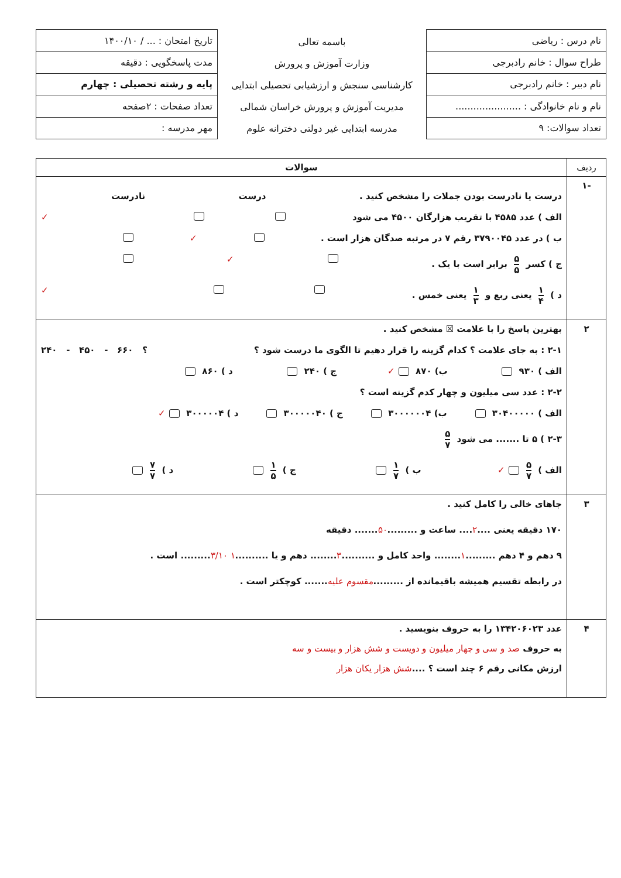| نام درس : ریاضی | باسمه تعالی وزارت آموزش و پرورش کارشناسی سنجش و ارزشیابی تحصیلی ابتدایی مدیریت آموزش و پرورش خراسان شمالی مدرسه ابتدایی غیر دولتی دخترانه علوم | تاریخ امتحان : ... / ۱۴۰۰/۱۰ |
| طراح سوال : خانم رادبرجی | | مدت پاسخگویی : دقیقه |
| نام دبیر : خانم رادبرجی | | پایه و رشته تحصیلی : چهارم |
| نام و نام خانوادگی : ...................... | | تعداد صفحات : ۲صفحه |
| تعداد سوالات: ۹ | | مهر مدرسه : |
| ردیف | سوالات |
| --- | --- |
| -۱ | درست یا نادرست بودن جملات را مشخص کنید . درست نادرست الف ) عدد ۴۵۸۵ با تقریب هزارگان ۴۵۰۰ می شود ✓ ب ) در عدد ۳۷۹۰۰۴۵ رقم ۷ در مرتبه صدگان هزار است . ✓ ج ) کسر ۵ ۵ برابر است با یک . ✓ د ) ۱ ۴ یعنی ربع و ۱ ۳ یعنی خمس . ✓ |
| ۲ | بهترین پاسخ را با علامت ☒ مشخص کنید . ۲-۱ : به جای علامت ؟ کدام گزینه را قرار دهیم تا الگوی ما درست شود ؟ ؟ ۶۶۰ - ۴۵۰ - ۲۴۰ الف ) ۹۳۰ ب) ۸۷۰ ✓ ج ) ۲۴۰ د ) ۸۶۰ ۲-۲ : عدد سی میلیون و چهار کدم گزینه است ؟ الف ) ۳۰۴۰۰۰۰۰ ب) ۳۰۰۰۰۰۰۴ ج ) ۳۰۰۰۰۰۴۰ د ) ۳۰۰۰۰۰۴ ✓ ۲-۳ ) ۵ تا ....... می شود ۵ ۷ الف ) ۵ ۷ ✓ ب ) ۱ ۷ ج ) ۱ ۵ د ) ۷ ۷ |
| ۳ | جاهای خالی را کامل کنید . ۱۷۰ دقیقه یعنی .... ۲ .... ساعت و ......... ۵۰ ....... دقیقه ۹ دهم و ۴ دهم ......... ۱ ........ واحد کامل و .......... ۳ ........ دهم و یا .......... ۱ ۳/۱۰ ......... است . در رابطه تقسیم همیشه باقیمانده از ......... مقسوم علیه ....... کوچکتر است . |
| ۴ | عدد ۱۳۴۲۰۶۰۲۳ را به حروف بنویسید . به حروف صد و سی و چهار میلیون و دویست و شش هزار و بیست و سه ارزش مکانی رقم ۶ چند است ؟ .... شش هزار یکان هزار |